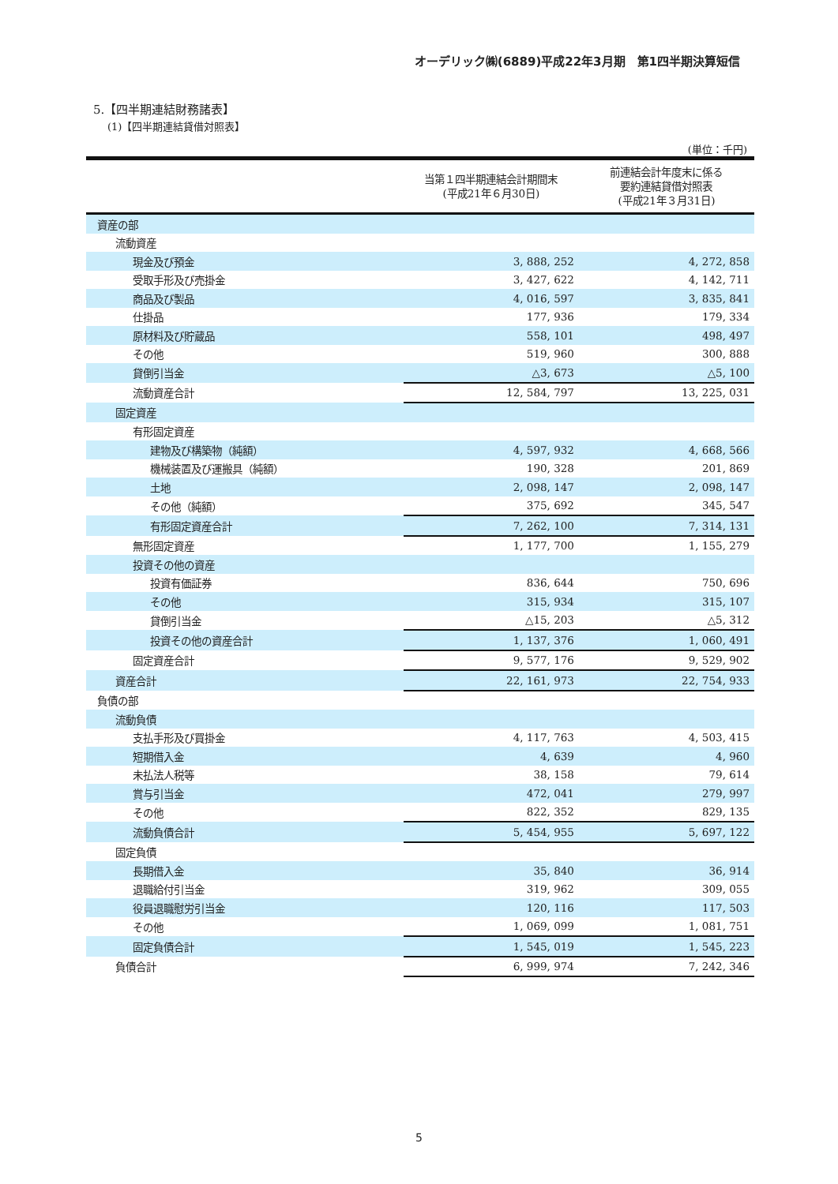オーデリック㈱(6889)平成22年3月期　第1四半期決算短信
5.【四半期連結財務諸表】
(1)【四半期連結貸借対照表】
(単位：千円)
| | 当第１四半期連結会計期間末 (平成21年６月30日) | 前連結会計年度末に係る 要約連結貸借対照表 (平成21年３月31日) |
| --- | --- | --- |
| 資産の部 | | |
| 流動資産 | | |
| 現金及び預金 | 3, 888, 252 | 4, 272, 858 |
| 受取手形及び売掛金 | 3, 427, 622 | 4, 142, 711 |
| 商品及び製品 | 4, 016, 597 | 3, 835, 841 |
| 仕掛品 | 177, 936 | 179, 334 |
| 原材料及び貯蔵品 | 558, 101 | 498, 497 |
| その他 | 519, 960 | 300, 888 |
| 貸倒引当金 | △3, 673 | △5, 100 |
| 流動資産合計 | 12, 584, 797 | 13, 225, 031 |
| 固定資産 | | |
| 有形固定資産 | | |
| 建物及び構築物（純額） | 4, 597, 932 | 4, 668, 566 |
| 機械装置及び運搬具（純額） | 190, 328 | 201, 869 |
| 土地 | 2, 098, 147 | 2, 098, 147 |
| その他（純額） | 375, 692 | 345, 547 |
| 有形固定資産合計 | 7, 262, 100 | 7, 314, 131 |
| 無形固定資産 | 1, 177, 700 | 1, 155, 279 |
| 投資その他の資産 | | |
| 投資有価証券 | 836, 644 | 750, 696 |
| その他 | 315, 934 | 315, 107 |
| 貸倒引当金 | △15, 203 | △5, 312 |
| 投資その他の資産合計 | 1, 137, 376 | 1, 060, 491 |
| 固定資産合計 | 9, 577, 176 | 9, 529, 902 |
| 資産合計 | 22, 161, 973 | 22, 754, 933 |
| 負債の部 | | |
| 流動負債 | | |
| 支払手形及び買掛金 | 4, 117, 763 | 4, 503, 415 |
| 短期借入金 | 4, 639 | 4, 960 |
| 未払法人税等 | 38, 158 | 79, 614 |
| 賞与引当金 | 472, 041 | 279, 997 |
| その他 | 822, 352 | 829, 135 |
| 流動負債合計 | 5, 454, 955 | 5, 697, 122 |
| 固定負債 | | |
| 長期借入金 | 35, 840 | 36, 914 |
| 退職給付引当金 | 319, 962 | 309, 055 |
| 役員退職慰労引当金 | 120, 116 | 117, 503 |
| その他 | 1, 069, 099 | 1, 081, 751 |
| 固定負債合計 | 1, 545, 019 | 1, 545, 223 |
| 負債合計 | 6, 999, 974 | 7, 242, 346 |
5